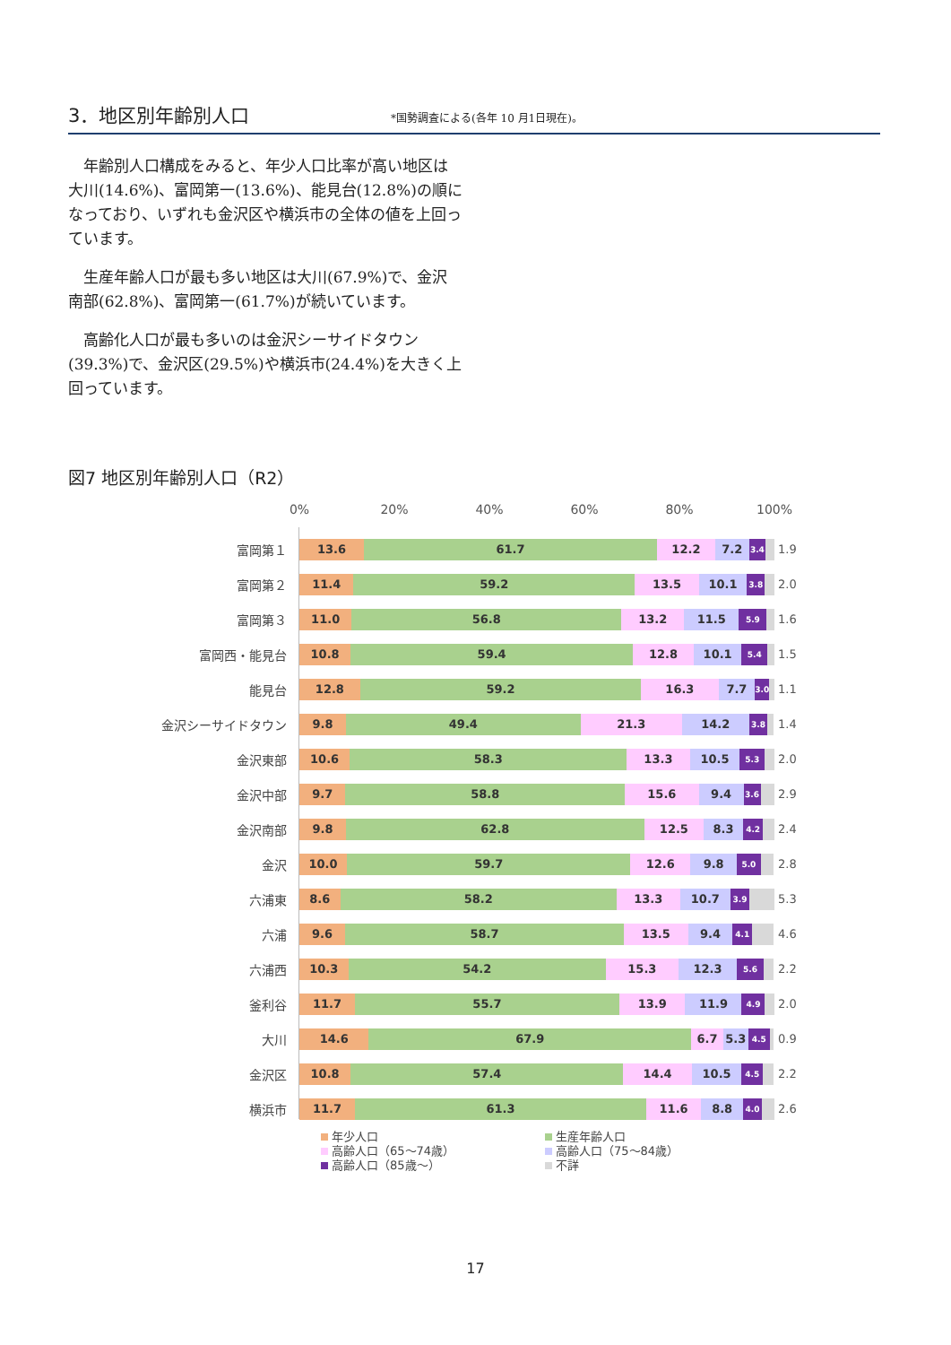3．地区別年齢別人口
*国勢調査による(各年 10 月1日現在)。
年齢別人口構成をみると、年少人口比率が高い地区は大川(14.6%)、富岡第一(13.6%)、能見台(12.8%)の順になっており、いずれも金沢区や横浜市の全体の値を上回っています。
生産年齢人口が最も多い地区は大川(67.9%)で、金沢南部(62.8%)、富岡第一(61.7%)が続いています。
高齢化人口が最も多いのは金沢シーサイドタウン(39.3%)で、金沢区(29.5%)や横浜市(24.4%)を大きく上回っています。
図7 地区別年齢別人口（R2）
0% 20% 40% 60% 80% 100%
富岡第１
13.6 61.7 12.2 7.2 3.4
1.9
富岡第２
11.4 59.2 13.5 10.1 3.8
2.0
富岡第３
11.0 56.8 13.2 11.5 5.9
1.6
富岡西・能見台
10.8 59.4 12.8 10.1 5.4
1.5
能見台
12.8 59.2 16.3 7.7 3.0
1.1
金沢シーサイドタウン
9.8 49.4 21.3 14.2 3.8
1.4
金沢東部
10.6 58.3 13.3 10.5 5.3
2.0
金沢中部
9.7 58.8 15.6 9.4 3.6
2.9
金沢南部
9.8 62.8 12.5 8.3 4.2
2.4
金沢
10.0 59.7 12.6 9.8 5.0
2.8
六浦東
8.6 58.2 13.3 10.7 3.9
5.3
六浦
9.6 58.7 13.5 9.4 4.1
4.6
六浦西
10.3 54.2 15.3 12.3 5.6
2.2
釜利谷
11.7 55.7 13.9 11.9 4.9
2.0
大川
14.6 67.9 6.7 5.3 4.5
0.9
金沢区
10.8 57.4 14.4 10.5 4.5
2.2
横浜市
11.7 61.3 11.6 8.8 4.0
2.6
年少人口
生産年齢人口
高齢人口（65～74歳）
高齢人口（75～84歳）
高齢人口（85歳～）
不詳
17